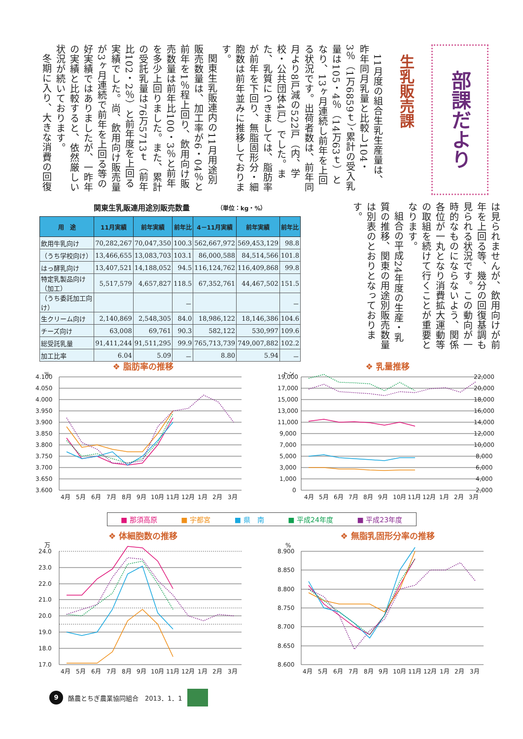部課だより
生乳販売課
11月度の組合生乳生産量は、昨年同月乳量と比較し104・3％（1万6859ｔ）、累計の受入乳量は105・4％（14万63ｔ）となり、13ヶ月連続し前年を上回る状況です。出荷者数は、前年同月より8戸減の522戸（内、学校・公共団体4戸）でした。また、乳質につきましては、脂肪率が前年を下回り、無脂固形分・細胞数は前年並みに推移しております。
関東生乳販連内の11月用途別販売数量は、加工率が6・04％と前年を1％程上回り、飲用向け販売数量は前年比100・3％と前年を多少上回りました。また、累計の受託乳量は76万5713ｔ（前年比102・2％）と前年度を上回る実績でした。尚、飲用向け販売量が3ヶ月連続で前年を上回る等の好実績ではありましたが、一昨年の実績と比較すると、依然厳しい状況が続いております。
冬期に入り、大きな消費の回復
関東生乳販連用途別販売数量 （単位：kg・%）
| 用 途 | 11月実績 | 前年実績 | 前年比 | 4－11月実績 | 前年実績 | 前年比 |
| --- | --- | --- | --- | --- | --- | --- |
| 飲用牛乳向け | 70,282,267 | 70,047,350 | 100.3 | 562,667,972 | 569,453,129 | 98.8 |
| （うち学校向け） | 13,466,655 | 13,083,703 | 103.1 | 86,000,588 | 84,514,566 | 101.8 |
| はっ酵乳向け | 13,407,521 | 14,188,052 | 94.5 | 116,124,762 | 116,409,868 | 99.8 |
| 特定乳製品向け（加工） | 5,517,579 | 4,657,827 | 118.5 | 67,352,761 | 44,467,502 | 151.5 |
| （うち委託加工向け） | | | － | | | － |
| 生クリーム向け | 2,140,869 | 2,548,305 | 84.0 | 18,986,122 | 18,146,386 | 104.6 |
| チーズ向け | 63,008 | 69,761 | 90.3 | 582,122 | 530,997 | 109.6 |
| 総受託乳量 | 91,411,244 | 91,511,295 | 99.9 | 765,713,739 | 749,007,882 | 102.2 |
| 加工比率 | 6.04 | 5.09 | － | 8.80 | 5.94 | － |
は見られませんが、飲用向けが前年を上回る等、幾分の回復基調も見られる状況です。この動向が一時的なものにならないよう、関係各位が一丸となり消費拡大運動等の取組を続けて行くことが重要となります。
組合の平成24年度の生産・乳質の推移、関東の用途別販売数量は別表のとおりとなっております。
❖ 脂肪率の推移
%
4.100
4.050
4.000
3.950
3.900
3.850
3.800
3.750
3.700
3.650
3.600
4月
5月
6月
7月
8月
9月
10月
11月
12月
1月
2月
3月
❖ 乳量推移
トン
19,000
17,000
15,000
13,000
11,000
9,000
7,000
5,000
3,000
1,000
0
22,000
20,000
18,000
16,000
14,000
12,000
10,000
8,000
6,000
4,000
2,000
4月
5月
6月
7月
8月
9月
10月
11月
12月
1月
2月
3月
■ 那須高原 ■ 宇都宮 ■ 県　南 ■ 平成24年度 ■ 平成23年度
❖ 体細胞数の推移
万
24.0
23.0
22.0
21.0
20.0
19.0
18.0
17.0
4月
5月
6月
7月
8月
9月
10月
11月
12月
1月
2月
3月
❖ 無脂乳固形分率の推移
%
8.900
8.850
8.800
8.750
8.700
8.650
8.600
4月
5月
6月
7月
8月
9月
10月
11月
12月
1月
2月
3月
9 酪農とちぎ農業協同組合　2013．1．1